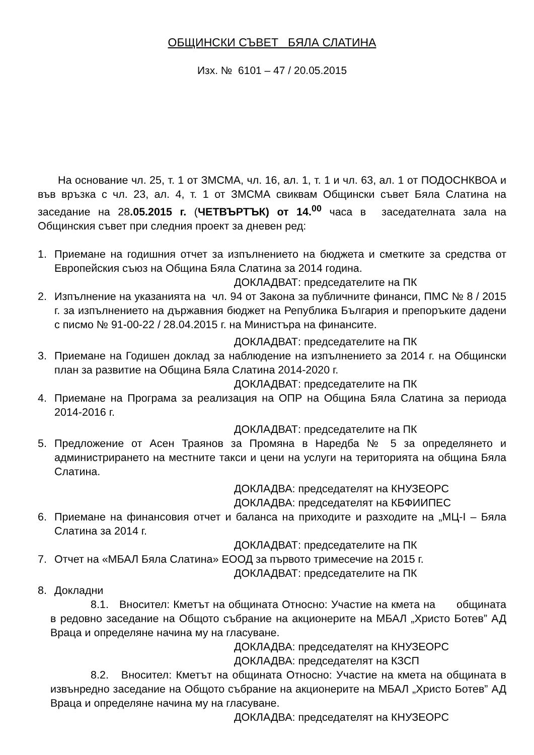ОБЩИНСКИ СЪВЕТ БЯЛА СЛАТИНА
Изх. № 6101 – 47 / 20.05.2015
На основание чл. 25, т. 1 от ЗМСМА, чл. 16, ал. 1, т. 1 и чл. 63, ал. 1 от ПОДОСНКВОА и във връзка с чл. 23, ал. 4, т. 1 от ЗМСМА свиквам Общински съвет Бяла Слатина на заседание на 28.05.2015 г. (ЧЕТВЪРТЪК) от 14.<sup>00</sup> часа в заседателната зала на Общинския съвет при следния проект за дневен ред:
1. Приемане на годишния отчет за изпълнението на бюджета и сметките за средства от Европейския съюз на Община Бяла Слатина за 2014 година.
ДОКЛАДВАТ: председателите на ПК
2. Изпълнение на указанията на чл. 94 от Закона за публичните финанси, ПМС № 8 / 2015 г. за изпълнението на държавния бюджет на Република България и препоръките дадени с писмо № 91-00-22 / 28.04.2015 г. на Министъра на финансите.
ДОКЛАДВАТ: председателите на ПК
3. Приемане на Годишен доклад за наблюдение на изпълнението за 2014 г. на Общински план за развитие на Община Бяла Слатина 2014-2020 г.
ДОКЛАДВАТ: председателите на ПК
4. Приемане на Програма за реализация на ОПР на Община Бяла Слатина за периода 2014-2016 г.
ДОКЛАДВАТ: председателите на ПК
5. Предложение от Асен Траянов за Промяна в Наредба № 5 за определянето и администрирането на местните такси и цени на услуги на територията на община Бяла Слатина.
ДОКЛАДВА: председателят на КНУЗЕОРС
ДОКЛАДВА: председателят на КБФИИПЕС
6. Приемане на финансовия отчет и баланса на приходите и разходите на „МЦ-I – Бяла Слатина за 2014 г.
ДОКЛАДВАТ: председателите на ПК
7. Отчет на «МБАЛ Бяла Слатина» ЕООД за първото тримесечие на 2015 г.
ДОКЛАДВАТ: председателите на ПК
8. Докладни
8.1. Вносител: Кметът на общината Относно: Участие на кмета на общината в редовно заседание на Общото събрание на акционерите на МБАЛ „Христо Ботев” АД Враца и определяне начина му на гласуване.
ДОКЛАДВА: председателят на КНУЗЕОРС
ДОКЛАДВА: председателят на КЗСП
8.2. Вносител: Кметът на общината Относно: Участие на кмета на общината в извънредно заседание на Общото събрание на акционерите на МБАЛ „Христо Ботев” АД Враца и определяне начина му на гласуване.
ДОКЛАДВА: председателят на КНУЗЕОРС